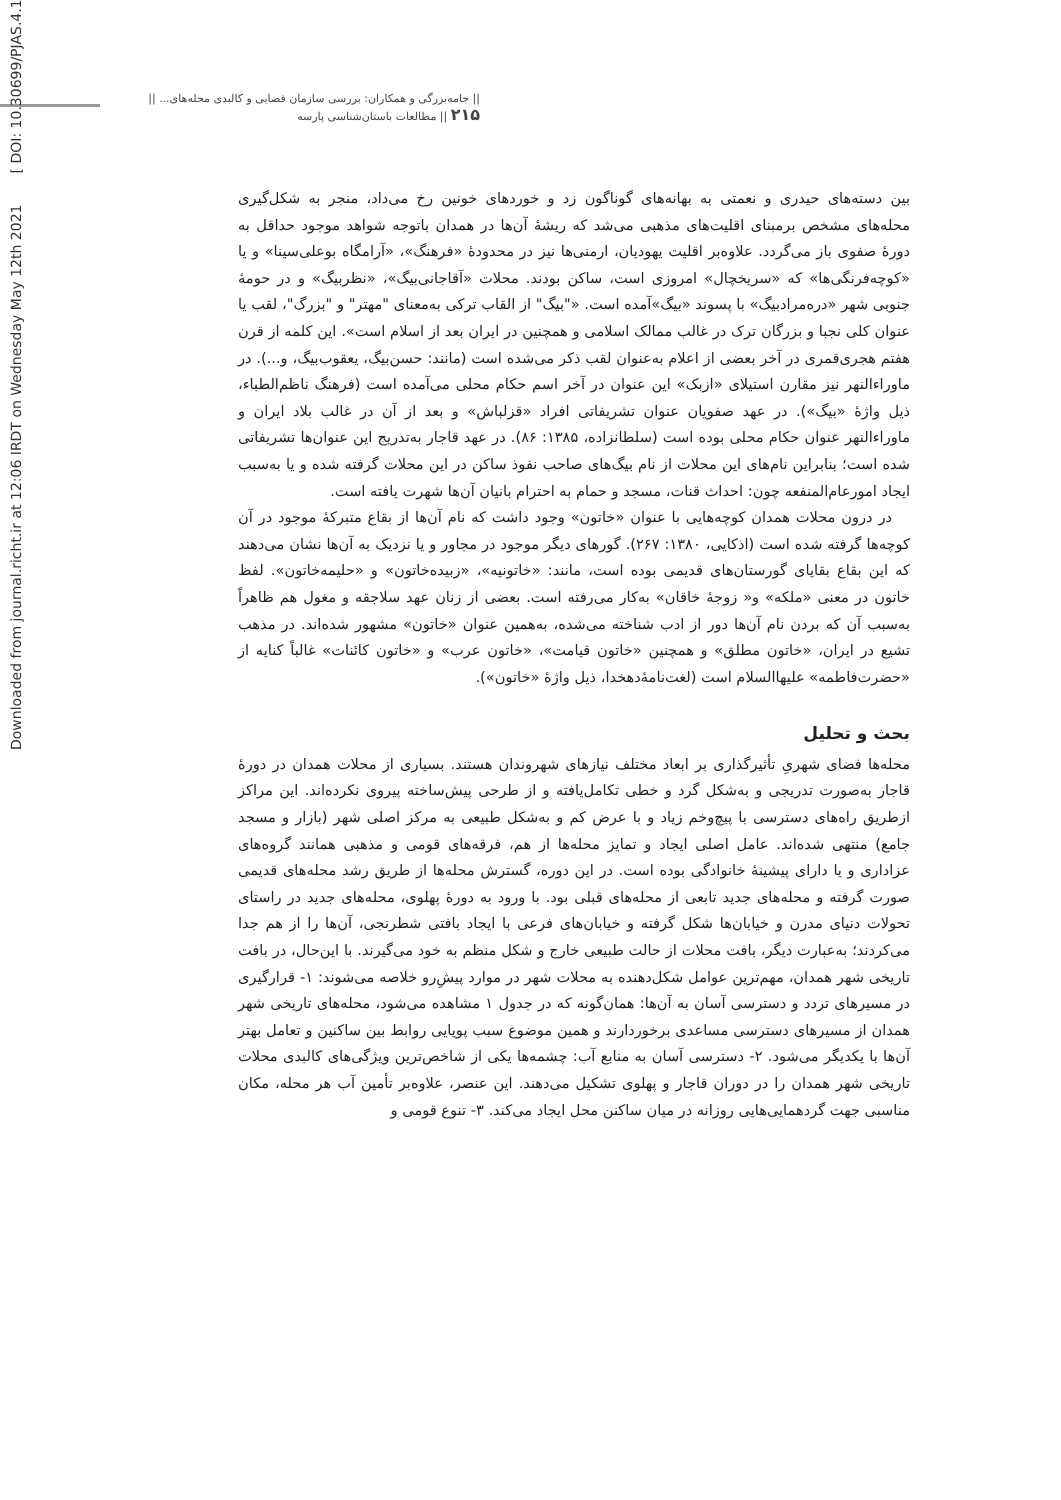|| جامه‌بزرگی و همکاران: بررسی سازمان فضایی و کالبدی محله‌های... || ۲۱۵ || مطالعات باستان‌شناسی پارسه
Downloaded from journal.richt.ir at 12:06 IRDT on Wednesday May 12th 2021 [ DOI: 10.30699/PJAS.4.14.203 ]
بین دسته‌های حیدری و نعمتی به بهانه‌های گوناگون زد و خوردهای خونین رخ می‌داد، منجر به شکل‌گیری محله‌های مشخص برمبنای اقلیت‌های مذهبی می‌شد که ریشهٔ آن‌ها در همدان باتوجه شواهد موجود حداقل به دورهٔ صفوی باز می‌گردد. علاوه‌بر اقلیت یهودیان، ارمنی‌ها نیز در محدودهٔ «فرهنگ»، «آرامگاه بوعلی‌سینا» و یا «کوچه‌فرنگی‌ها» که «سریخچال» امروزی است، ساکن بودند. محلات «آقاجانی‌بیگ»، «نظربیگ» و در حومهٔ جنوبی شهر «دره‌مرادبیگ» با پسوند «بیگ»آمده است. «"بیگ" از القاب ترکی به‌معنای "مهتر" و "بزرگ"، لقب یا عنوان کلی نجبا و بزرگان ترک در غالب ممالک اسلامی و همچنین در ایران بعد از اسلام است». این کلمه از قرن هفتم هجری‌قمری در آخر بعضی از اعلام به‌عنوان لقب ذکر می‌شده است (مانند: حسن‌بیگ، یعقوب‌بیگ، و...). در ماوراءالنهر نیز مقارن استیلای «ازبک» این عنوان در آخر اسم حکام محلی می‌آمده است (فرهنگ ناظم‌الطباء، ذیل واژهٔ «بیگ»). در عهد صفویان عنوان تشریفاتی افراد «قزلباش» و بعد از آن در غالب بلاد ایران و ماوراءالنهر عنوان حکام محلی بوده است (سلطانزاده، ۱۳۸۵: ۸۶). در عهد قاجار به‌تدریج این عنوان‌ها تشریفاتی شده است؛ بنابراین نام‌های این محلات از نام بیگ‌های صاحب نفوذ ساکن در این محلات گرفته شده و یا به‌سبب ایجاد امورعام‌المنفعه چون: احداث قنات، مسجد و حمام به احترام بانیان آن‌ها شهرت یافته است.
در درون محلات همدان کوچه‌هایی با عنوان «خاتون» وجود داشت که نام آن‌ها از بقاع متبرکهٔ موجود در آن کوچه‌ها گرفته شده است (اذکایی، ۱۳۸۰: ۲۶۷). گورهای دیگر موجود در مجاور و یا نزدیک به آن‌ها نشان می‌دهند که این بقاع بقایای گورستان‌های قدیمی بوده است، مانند: «خاتونیه»، «زبیده‌خاتون» و «حلیمه‌خاتون». لفظ خاتون در معنی «ملکه» و« زوجهٔ خاقان» به‌کار می‌رفته است. بعضی از زنان عهد سلاجقه و مغول هم ظاهراً به‌سبب آن که بردن نام آن‌ها دور از ادب شناخته می‌شده، به‌همین عنوان «خاتون» مشهور شده‌اند. در مذهب تشیع در ایران، «خاتون مطلق» و همچنین «خاتون قیامت»، «خاتون عرب» و «خاتون کائنات» غالباً کنایه از «حضرت‌فاطمه» علیها‌السلام است (لغت‌نامهٔ‌دهخدا، ذیل واژهٔ «خاتون»).
بحث و تحلیل
محله‌ها فضای شهریِ تأثیرگذاری بر ابعاد مختلف نیازهای شهروندان هستند. بسیاری از محلات همدان در دورهٔ قاجار به‌صورت تدریجی و به‌شکل گرد و خطی تکامل‌یافته و از طرحی پیش‌ساخته پیروی نکرده‌اند. این مراکز ازطریق راه‌های دسترسی با پیچ‌وخم زیاد و با عرض کم و به‌شکل طبیعی به مرکز اصلی شهر (بازار و مسجد جامع) منتهی شده‌اند. عامل اصلی ایجاد و تمایز محله‌ها از هم، فرقه‌های قومی و مذهبی همانند گروه‌های عزاداری و یا دارای پیشینهٔ خانوادگی بوده است. در این دوره، گسترش محله‌ها از طریق رشد محله‌های قدیمی صورت گرفته و محله‌های جدید تابعی از محله‌های قبلی بود. با ورود به دورهٔ پهلوی، محله‌های جدید در راستای تحولات دنیای مدرن و خیابان‌ها شکل گرفته و خیابان‌های فرعی با ایجاد بافتی شطرنجی، آن‌ها را از هم جدا می‌کردند؛ به‌عبارت دیگر، بافت محلات از حالت طبیعی خارج و شکل منظم به خود می‌گیرند. با این‌حال، در بافت تاریخی شهر همدان، مهم‌ترین عوامل شکل‌دهنده به محلات شهر در موارد پیشِ‌رو خلاصه می‌شوند: ۱- قرارگیری در مسیرهای تردد و دسترسی آسان به آن‌ها: همان‌گونه که در جدول ۱ مشاهده می‌شود، محله‌های تاریخی شهر همدان از مسیرهای دسترسی مساعدی برخوردارند و همین موضوع سبب پویایی روابط بین ساکنین و تعامل بهتر آن‌ها با یکدیگر می‌شود. ۲- دسترسی آسان به منابع آب: چشمه‌ها یکی از شاخص‌ترین ویژگی‌های کالبدی محلات تاریخی شهر همدان را در دوران قاجار و پهلوی تشکیل می‌دهند. این عنصر، علاوه‌بر تأمین آب هر محله، مکان مناسبی جهت گردهمایی‌هایی روزانه در میان ساکنن محل ایجاد می‌کند. ۳- تنوع قومی و